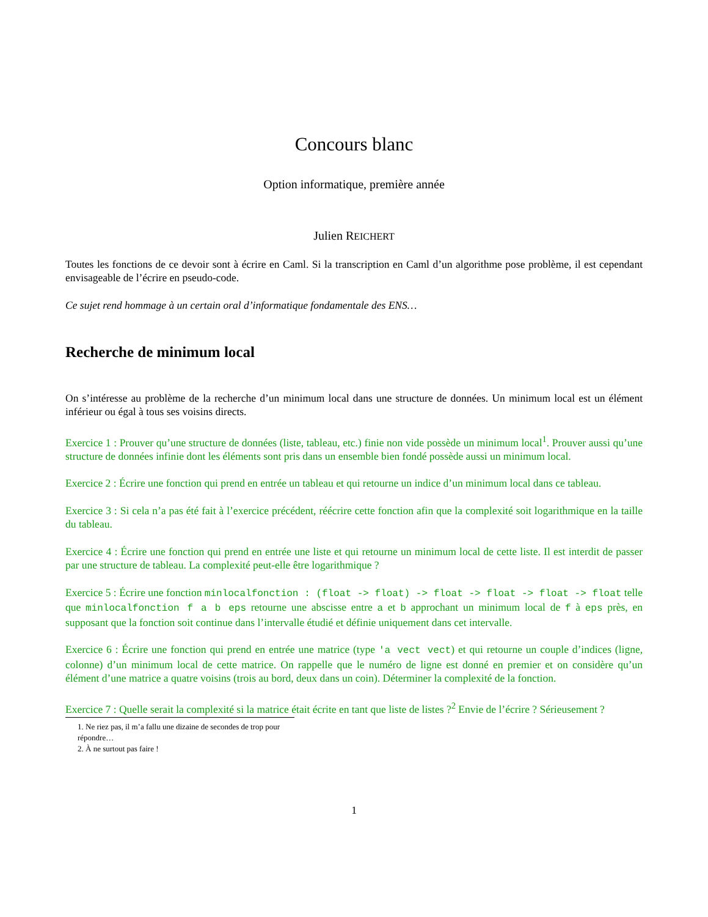Concours blanc
Option informatique, première année
Julien REICHERT
Toutes les fonctions de ce devoir sont à écrire en Caml. Si la transcription en Caml d’un algorithme pose problème, il est cependant envisageable de l’écrire en pseudo-code.
Ce sujet rend hommage à un certain oral d’informatique fondamentale des ENS…
Recherche de minimum local
On s’intéresse au problème de la recherche d’un minimum local dans une structure de données. Un minimum local est un élément inférieur ou égal à tous ses voisins directs.
Exercice 1 : Prouver qu’une structure de données (liste, tableau, etc.) finie non vide possède un minimum local<sup>1</sup>. Prouver aussi qu’une structure de données infinie dont les éléments sont pris dans un ensemble bien fondé possède aussi un minimum local.
Exercice 2 : Écrire une fonction qui prend en entrée un tableau et qui retourne un indice d’un minimum local dans ce tableau.
Exercice 3 : Si cela n’a pas été fait à l’exercice précédent, réécrire cette fonction afin que la complexité soit logarithmique en la taille du tableau.
Exercice 4 : Écrire une fonction qui prend en entrée une liste et qui retourne un minimum local de cette liste. Il est interdit de passer par une structure de tableau. La complexité peut-elle être logarithmique ?
Exercice 5 : Écrire une fonction minlocalfonction : (float -> float) -> float -> float -> float -> float telle que minlocalfonction f a b eps retourne une abscisse entre a et b approchant un minimum local de f à eps près, en supposant que la fonction soit continue dans l’intervalle étudié et définie uniquement dans cet intervalle.
Exercice 6 : Écrire une fonction qui prend en entrée une matrice (type 'a vect vect) et qui retourne un couple d’indices (ligne, colonne) d’un minimum local de cette matrice. On rappelle que le numéro de ligne est donné en premier et on considère qu’un élément d’une matrice a quatre voisins (trois au bord, deux dans un coin). Déterminer la complexité de la fonction.
Exercice 7 : Quelle serait la complexité si la matrice était écrite en tant que liste de listes ?<sup>2</sup> Envie de l’écrire ? Sérieusement ?
1. Ne riez pas, il m’a fallu une dizaine de secondes de trop pour répondre…
2. À ne surtout pas faire !
1